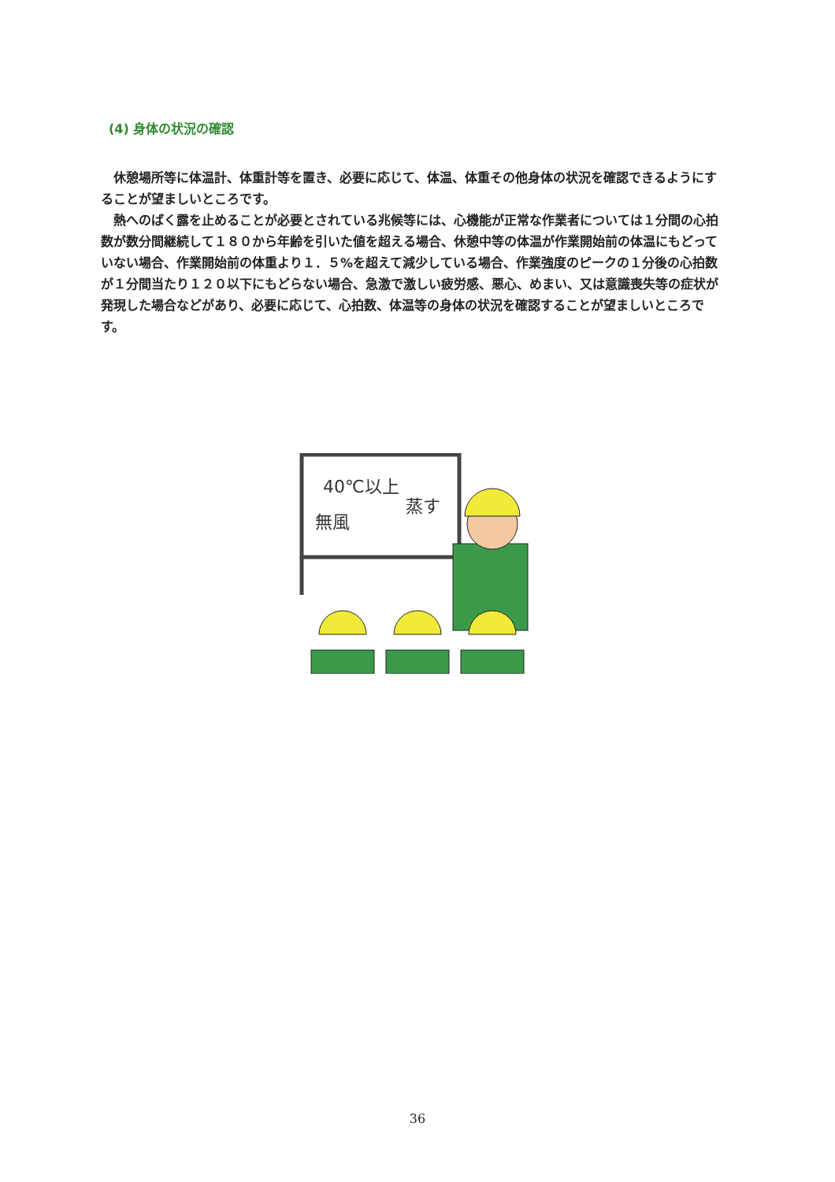(4) 身体の状況の確認
休憩場所等に体温計、体重計等を置き、必要に応じて、体温、体重その他身体の状況を確認できるようにすることが望ましいところです。
熱へのばく露を止めることが必要とされている兆候等には、心機能が正常な作業者については１分間の心拍数が数分間継続して１８０から年齢を引いた値を超える場合、休憩中等の体温が作業開始前の体温にもどっていない場合、作業開始前の体重より１．５%を超えて減少している場合、作業強度のピークの１分後の心拍数が１分間当たり１２０以下にもどらない場合、急激で激しい疲労感、悪心、めまい、又は意識喪失等の症状が発現した場合などがあり、必要に応じて、心拍数、体温等の身体の状況を確認することが望ましいところです。
40℃以上
無風
蒸す
36